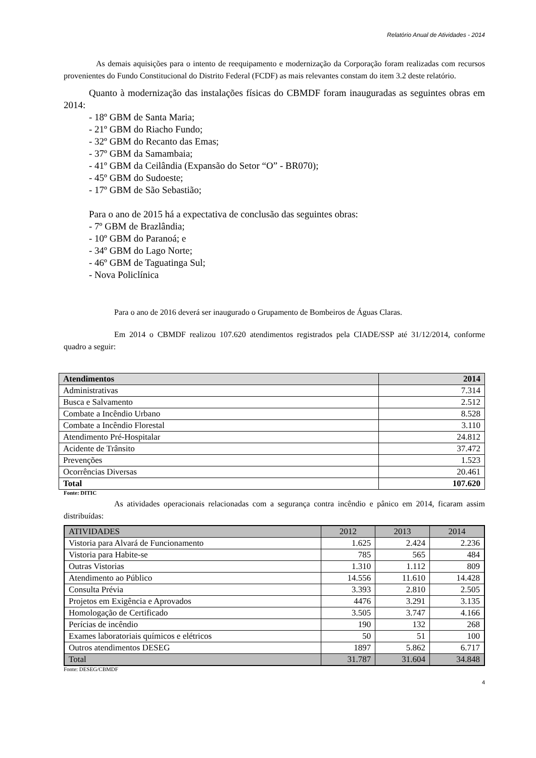Relatório Anual de Atividades - 2014
As demais aquisições para o intento de reequipamento e modernização da Corporação foram realizadas com recursos provenientes do Fundo Constitucional do Distrito Federal (FCDF) as mais relevantes constam do item 3.2 deste relatório.
Quanto à modernização das instalações físicas do CBMDF foram inauguradas as seguintes obras em 2014:
- 18º GBM de Santa Maria;
- 21º GBM do Riacho Fundo;
- 32º GBM do Recanto das Emas;
- 37º GBM da Samambaia;
- 41º GBM da Ceilândia (Expansão do Setor “O” - BR070);
- 45º GBM do Sudoeste;
- 17º GBM de São Sebastião;
Para o ano de 2015 há a expectativa de conclusão das seguintes obras:
- 7º GBM de Brazlândia;
- 10º GBM do Paranoá; e
- 34º GBM do Lago Norte;
- 46º GBM de Taguatinga Sul;
- Nova Policlínica
Para o ano de 2016 deverá ser inaugurado o Grupamento de Bombeiros de Águas Claras.
Em 2014 o CBMDF realizou 107.620 atendimentos registrados pela CIADE/SSP até 31/12/2014, conforme quadro a seguir:
| Atendimentos | 2014 |
| --- | --- |
| Administrativas | 7.314 |
| Busca e Salvamento | 2.512 |
| Combate a Incêndio Urbano | 8.528 |
| Combate a Incêndio Florestal | 3.110 |
| Atendimento Pré-Hospitalar | 24.812 |
| Acidente de Trânsito | 37.472 |
| Prevenções | 1.523 |
| Ocorrências Diversas | 20.461 |
| Total | 107.620 |
Fonte: DITIC
As atividades operacionais relacionadas com a segurança contra incêndio e pânico em 2014, ficaram assim distribuídas:
| ATIVIDADES | 2012 | 2013 | 2014 |
| Vistoria para Alvará de Funcionamento | 1.625 | 2.424 | 2.236 |
| Vistoria para Habite-se | 785 | 565 | 484 |
| Outras Vistorias | 1.310 | 1.112 | 809 |
| Atendimento ao Público | 14.556 | 11.610 | 14.428 |
| Consulta Prévia | 3.393 | 2.810 | 2.505 |
| Projetos em Exigência e Aprovados | 4476 | 3.291 | 3.135 |
| Homologação de Certificado | 3.505 | 3.747 | 4.166 |
| Perícias de incêndio | 190 | 132 | 268 |
| Exames laboratoriais químicos e elétricos | 50 | 51 | 100 |
| Outros atendimentos DESEG | 1897 | 5.862 | 6.717 |
| Total | 31.787 | 31.604 | 34.848 |
Fonte: DESEG/CBMDF
4